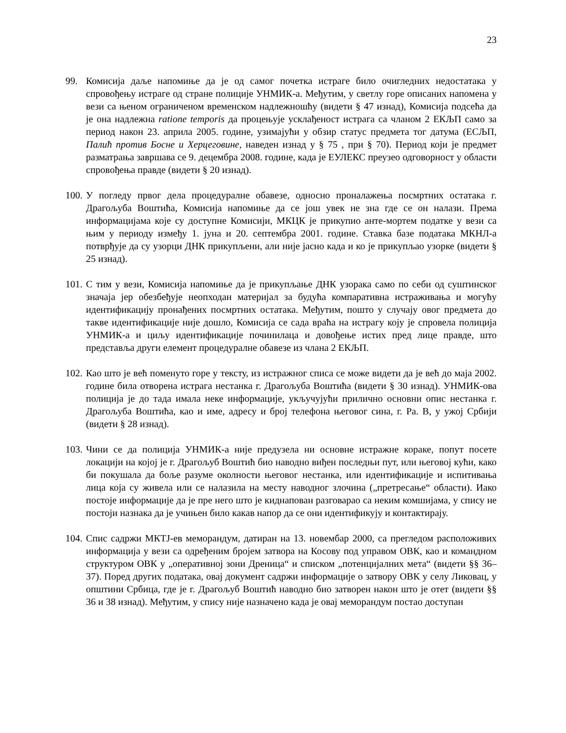23
99. Комисија даље напомиње да је од самог почетка истраге било очигледних недостатака у спровођењу истраге од стране полиције УНМИК-а. Међутим, у светлу горе описаних напомена у вези са њеном ограниченом временском надлежношћу (видети § 47 изнад), Комисија подсећа да је она надлежна ratione temporis да процењује усклађеност истрага са чланом 2 ЕКЉП само за период након 23. априла 2005. године, узимајући у обзир статус предмета тог датума (ЕСЉП, Палић против Босне и Херцеговине, наведен изнад у § 75 , при § 70). Период који је предмет разматрања завршава се 9. децембра 2008. године, када је ЕУЛЕКС преузео одговорност у области спровођења правде (видети § 20 изнад).
100.
У погледу првог дела процедуралне обавезе, односно проналажења посмртних остатака г. Драгољуба Воштића, Комисија напомиње да се још увек не зна где се он налази. Према информацијама које су доступне Комисији, МКЦК је прикупио анте-мортем податке у вези са њим у периоду између 1. јуна и 20. септембра 2001. године. Ставка базе података МКНЛ-а потврђује да су узорци ДНК прикупљени, али није јасно када и ко је прикупљао узорке (видети § 25 изнад).
101.
С тим у вези, Комисија напомиње да је прикупљање ДНК узорака само по себи од суштинског значаја јер обезбеђује неопходан материјал за будућа компаративна истраживања и могућу идентификацију пронађених посмртних остатака. Међутим, пошто у случају овог предмета до такве идентификације није дошло, Комисија се сада враћа на истрагу коју је спровела полиција УНМИК-а и циљу идентификације починилаца и довођење истих пред лице правде, што представља други елемент процедуралне обавезе из члана 2 ЕКЉП.
102.
Као што је већ поменуто горе у тексту, из истражног списа се може видети да је већ до маја 2002. године била отворена истрага нестанка г. Драгољуба Воштића (видети § 30 изнад). УНМИК-ова полиција је до тада имала неке информације, укључујући прилично основни опис нестанка г. Драгољуба Воштића, као и име, адресу и број телефона његовог сина, г. Ра. В, у ужој Србији (видети § 28 изнад).
103.
Чини се да полиција УНМИК-а није предузела ни основне истражне кораке, попут посете локацији на којој је г. Драгољуб Воштић био наводно виђен последњи пут, или његовој кући, како би покушала да боље разуме околности његовог нестанка, или идентификације и испитивања лица која су живела или се налазила на месту наводног злочина („претресање“ области). Иако постоје информације да је пре него што је киднапован разговарао са неким комшијама, у спису не постоји назнака да је учињен било какав напор да се они идентификују и контактирају.
104.
Спис садржи МКТЈ-ев меморандум, датиран на 13. новембар 2000, са прегледом расположивих информација у вези са одређеним бројем затвора на Косову под управом ОВК, као и командном структуром ОВК у „оперативној зони Дреница“ и списком „потенцијалних мета“ (видети §§ 36–37). Поред других података, овај документ садржи информације о затвору ОВК у селу Ликовац, у општини Србица, где је г. Драгољуб Воштић наводно био затворен након што је отет (видети §§ 36 и 38 изнад). Међутим, у спису није назначено када је овај меморандум постао доступан